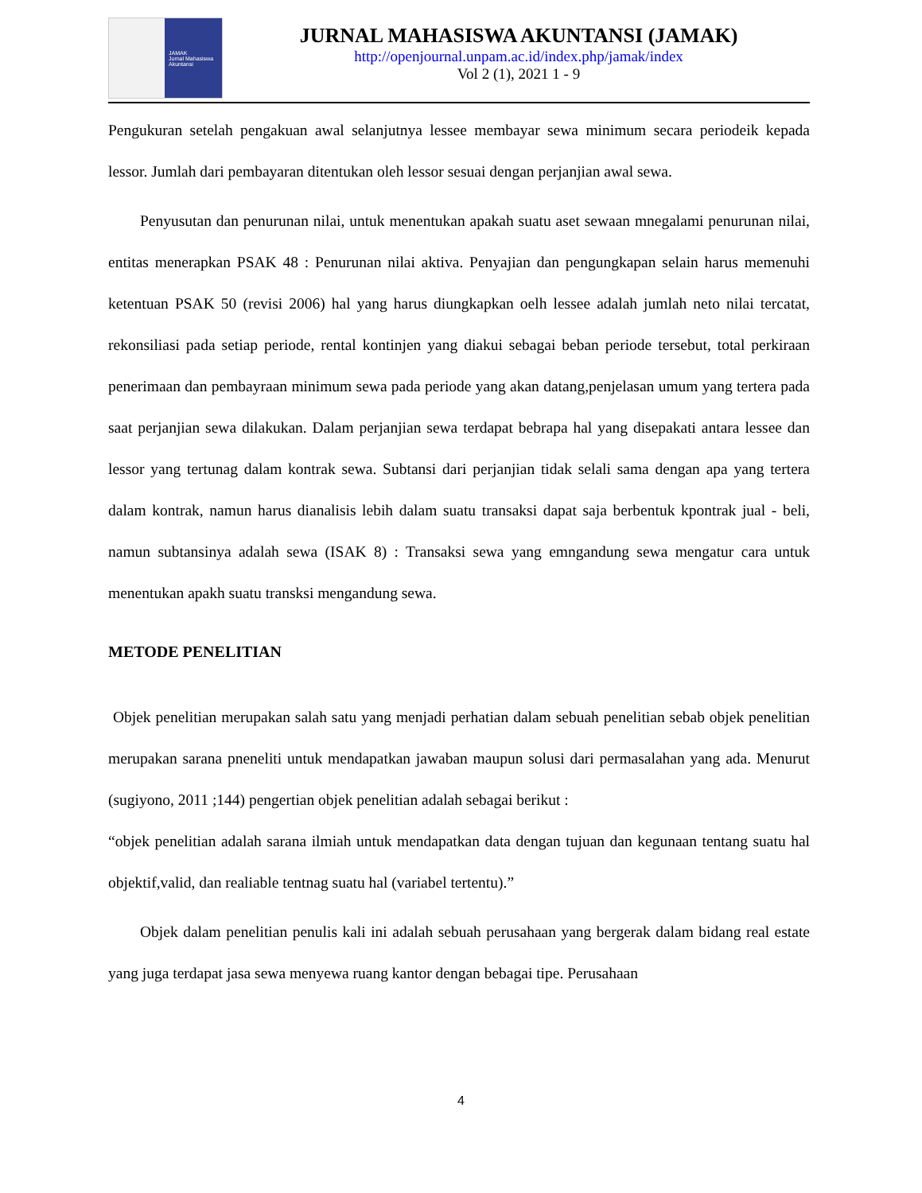JAMAK
Jurnal Mahasiswa
Akuntansi
JURNAL MAHASISWA AKUNTANSI (JAMAK)
http://openjournal.unpam.ac.id/index.php/jamak/index
Vol 2 (1), 2021 1 - 9
Pengukuran setelah pengakuan awal selanjutnya lessee membayar sewa minimum secara periodeik kepada lessor. Jumlah dari pembayaran ditentukan oleh lessor sesuai dengan perjanjian awal sewa.
Penyusutan dan penurunan nilai, untuk menentukan apakah suatu aset sewaan mnegalami penurunan nilai, entitas menerapkan PSAK 48 : Penurunan nilai aktiva. Penyajian dan pengungkapan selain harus memenuhi ketentuan PSAK 50 (revisi 2006) hal yang harus diungkapkan oelh lessee adalah jumlah neto nilai tercatat, rekonsiliasi pada setiap periode, rental kontinjen yang diakui sebagai beban periode tersebut, total perkiraan penerimaan dan pembayraan minimum sewa pada periode yang akan datang,penjelasan umum yang tertera pada saat perjanjian sewa dilakukan. Dalam perjanjian sewa terdapat bebrapa hal yang disepakati antara lessee dan lessor yang tertunag dalam kontrak sewa. Subtansi dari perjanjian tidak selali sama dengan apa yang tertera dalam kontrak, namun harus dianalisis lebih dalam suatu transaksi dapat saja berbentuk kpontrak jual - beli, namun subtansinya adalah sewa (ISAK 8) : Transaksi sewa yang emngandung sewa mengatur cara untuk menentukan apakh suatu transksi mengandung sewa.
METODE PENELITIAN
Objek penelitian merupakan salah satu yang menjadi perhatian dalam sebuah penelitian sebab objek penelitian merupakan sarana pneneliti untuk mendapatkan jawaban maupun solusi dari permasalahan yang ada. Menurut (sugiyono, 2011 ;144) pengertian objek penelitian adalah sebagai berikut :
“objek penelitian adalah sarana ilmiah untuk mendapatkan data dengan tujuan dan kegunaan tentang suatu hal objektif,valid, dan realiable tentnag suatu hal (variabel tertentu).”
Objek dalam penelitian penulis kali ini adalah sebuah perusahaan yang bergerak dalam bidang real estate yang juga terdapat jasa sewa menyewa ruang kantor dengan bebagai tipe. Perusahaan
4